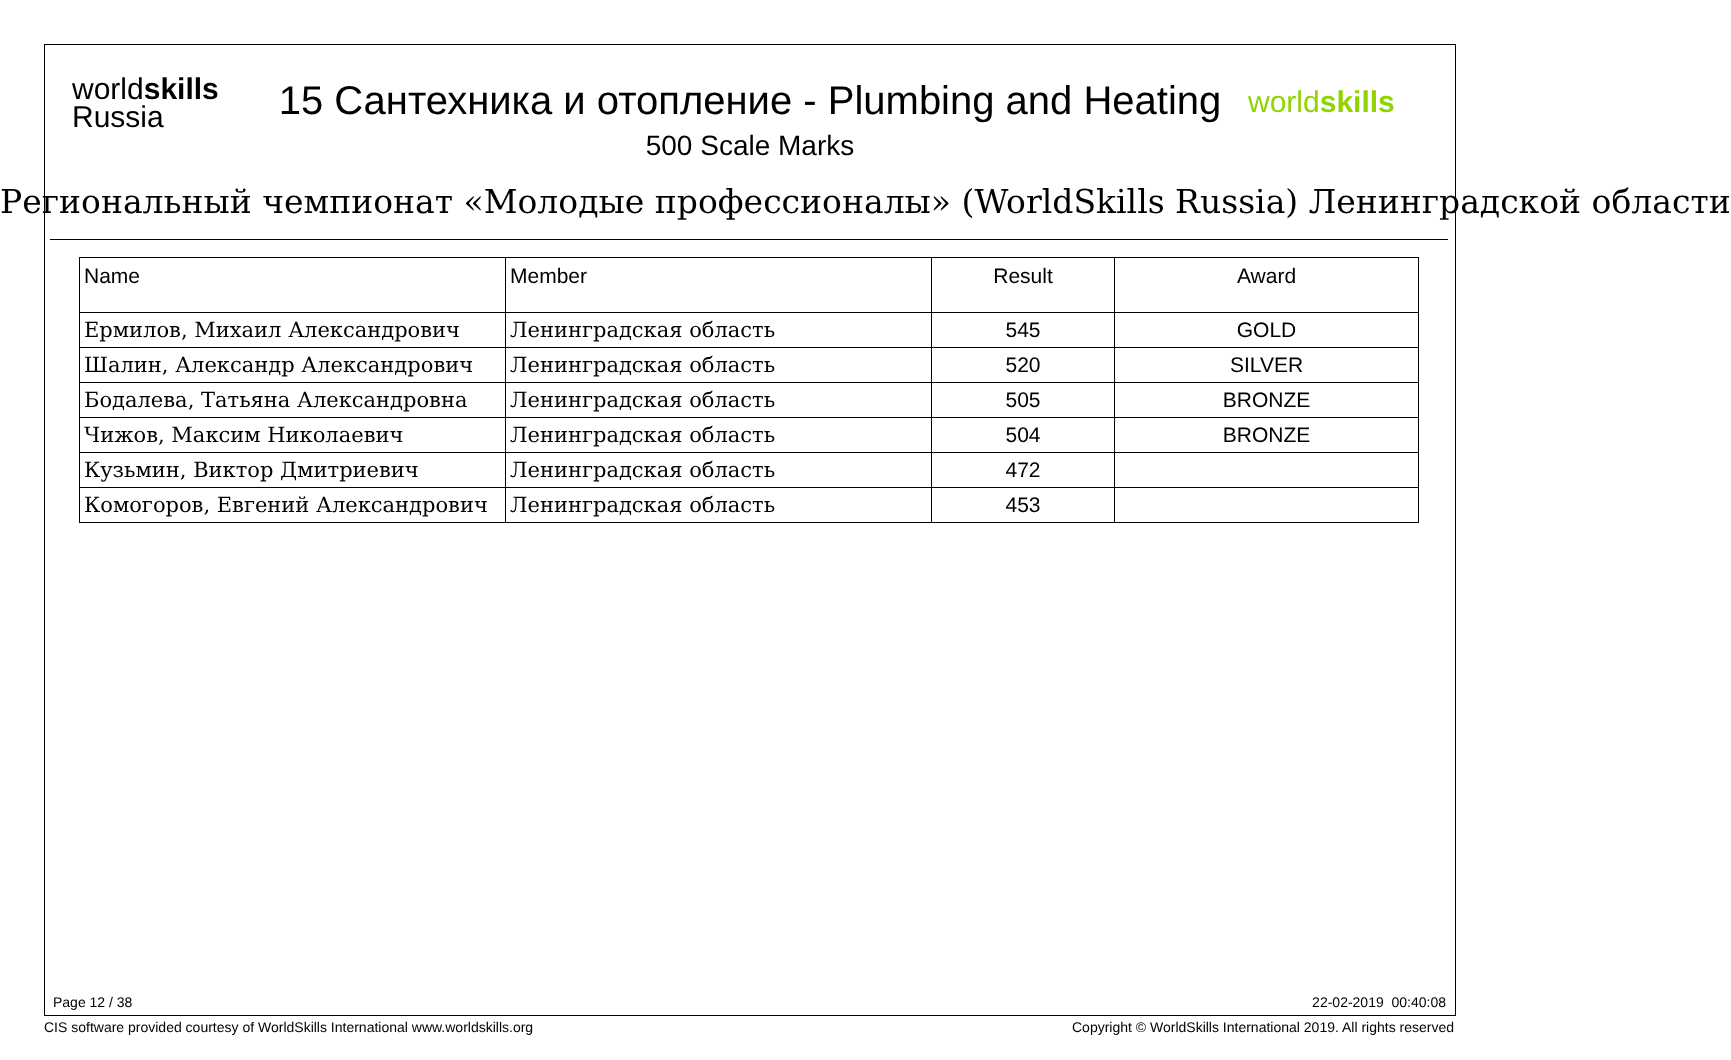worldskills
Russia
15 Сантехника и отопление - Plumbing and Heating
500 Scale Marks
worldskills
Региональный чемпионат «Молодые профессионалы» (WorldSkills Russia) Ленинградской области
| Name | Member | Result | Award |
| --- | --- | --- | --- |
| Ермилов, Михаил Александрович | Ленинградская область | 545 | GOLD |
| Шалин, Александр Александрович | Ленинградская область | 520 | SILVER |
| Бодалева, Татьяна Александровна | Ленинградская область | 505 | BRONZE |
| Чижов, Максим Николаевич | Ленинградская область | 504 | BRONZE |
| Кузьмин, Виктор Дмитриевич | Ленинградская область | 472 | |
| Комогоров, Евгений Александрович | Ленинградская область | 453 | |
Page 12 / 38 22-02-2019 00:40:08
CIS software provided courtesy of WorldSkills International www.worldskills.org
Copyright © WorldSkills International 2019. All rights reserved